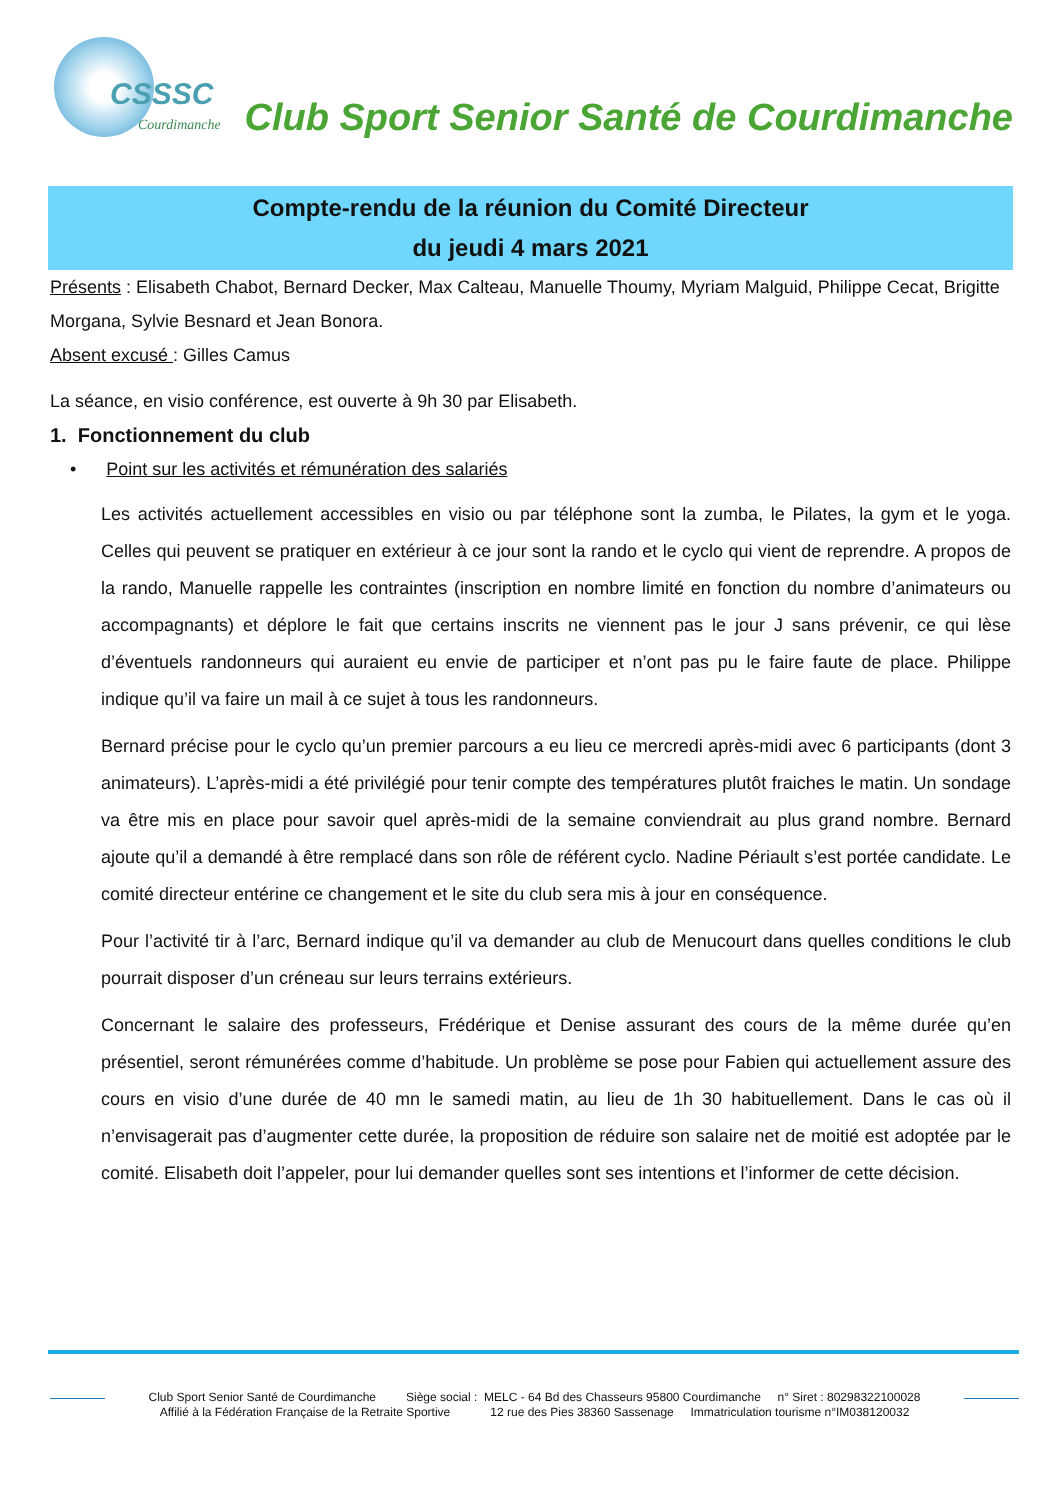CSSSC
Courdimanche
Club Sport Senior Santé de Courdimanche
Compte-rendu de la réunion du Comité Directeur
du jeudi 4 mars 2021
Présents : Elisabeth Chabot, Bernard Decker, Max Calteau, Manuelle Thoumy, Myriam Malguid, Philippe Cecat, Brigitte Morgana, Sylvie Besnard et Jean Bonora.
Absent excusé : Gilles Camus
La séance, en visio conférence, est ouverte à 9h 30 par Elisabeth.
1. Fonctionnement du club
• Point sur les activités et rémunération des salariés
Les activités actuellement accessibles en visio ou par téléphone sont la zumba, le Pilates, la gym et le yoga. Celles qui peuvent se pratiquer en extérieur à ce jour sont la rando et le cyclo qui vient de reprendre. A propos de la rando, Manuelle rappelle les contraintes (inscription en nombre limité en fonction du nombre d’animateurs ou accompagnants) et déplore le fait que certains inscrits ne viennent pas le jour J sans prévenir, ce qui lèse d’éventuels randonneurs qui auraient eu envie de participer et n’ont pas pu le faire faute de place. Philippe indique qu’il va faire un mail à ce sujet à tous les randonneurs.
Bernard précise pour le cyclo qu’un premier parcours a eu lieu ce mercredi après-midi avec 6 participants (dont 3 animateurs). L’après-midi a été privilégié pour tenir compte des températures plutôt fraiches le matin. Un sondage va être mis en place pour savoir quel après-midi de la semaine conviendrait au plus grand nombre. Bernard ajoute qu’il a demandé à être remplacé dans son rôle de référent cyclo. Nadine Périault s’est portée candidate. Le comité directeur entérine ce changement et le site du club sera mis à jour en conséquence.
Pour l’activité tir à l’arc, Bernard indique qu’il va demander au club de Menucourt dans quelles conditions le club pourrait disposer d’un créneau sur leurs terrains extérieurs.
Concernant le salaire des professeurs, Frédérique et Denise assurant des cours de la même durée qu’en présentiel, seront rémunérées comme d’habitude. Un problème se pose pour Fabien qui actuellement assure des cours en visio d’une durée de 40 mn le samedi matin, au lieu de 1h 30 habituellement. Dans le cas où il n’envisagerait pas d’augmenter cette durée, la proposition de réduire son salaire net de moitié est adoptée par le comité. Elisabeth doit l’appeler, pour lui demander quelles sont ses intentions et l’informer de cette décision.
Club Sport Senior Santé de Courdimanche Siège social : MELC - 64 Bd des Chasseurs 95800 Courdimanche n° Siret : 80298322100028
Affilié à la Fédération Française de la Retraite Sportive 12 rue des Pies 38360 Sassenage Immatriculation tourisme n°IM038120032